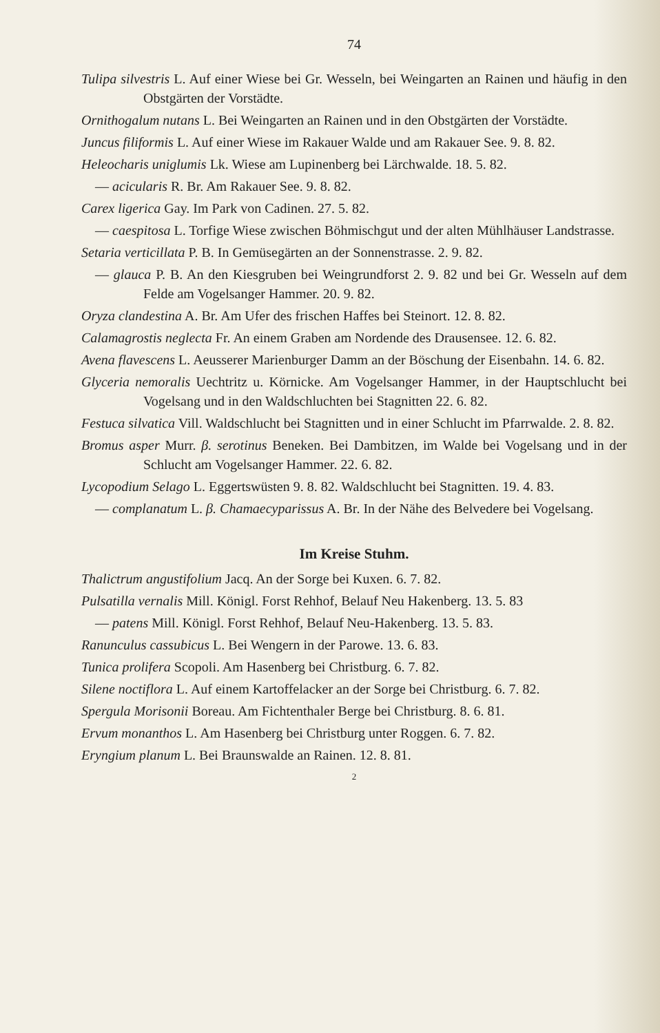74
Tulipa silvestris L. Auf einer Wiese bei Gr. Wesseln, bei Weingarten an Rainen und häufig in den Obstgärten der Vorstädte.
Ornithogalum nutans L. Bei Weingarten an Rainen und in den Obstgärten der Vorstädte.
Juncus filiformis L. Auf einer Wiese im Rakauer Walde und am Rakauer See. 9. 8. 82.
Heleocharis uniglumis Lk. Wiese am Lupinenberg bei Lärchwalde. 18. 5. 82.
— acicularis R. Br. Am Rakauer See. 9. 8. 82.
Carex ligerica Gay. Im Park von Cadinen. 27. 5. 82.
— caespitosa L. Torfige Wiese zwischen Böhmischgut und der alten Mühlhäuser Landstrasse.
Setaria verticillata P. B. In Gemüsegärten an der Sonnenstrasse. 2. 9. 82.
— glauca P. B. An den Kiesgruben bei Weingrundforst 2. 9. 82 und bei Gr. Wesseln auf dem Felde am Vogelsanger Hammer. 20. 9. 82.
Oryza clandestina A. Br. Am Ufer des frischen Haffes bei Steinort. 12. 8. 82.
Calamagrostis neglecta Fr. An einem Graben am Nordende des Drausensee. 12. 6. 82.
Avena flavescens L. Aeusserer Marienburger Damm an der Böschung der Eisenbahn. 14. 6. 82.
Glyceria nemoralis Uechtritz u. Körnicke. Am Vogelsanger Hammer, in der Hauptschlucht bei Vogelsang und in den Waldschluchten bei Stagnitten 22. 6. 82.
Festuca silvatica Vill. Waldschlucht bei Stagnitten und in einer Schlucht im Pfarrwalde. 2. 8. 82.
Bromus asper Murr. β. serotinus Beneken. Bei Dambitzen, im Walde bei Vogelsang und in der Schlucht am Vogelsanger Hammer. 22. 6. 82.
Lycopodium Selago L. Eggertswüsten 9. 8. 82. Waldschlucht bei Stagnitten. 19. 4. 83.
— complanatum L. β. Chamaecyparissus A. Br. In der Nähe des Belvedere bei Vogelsang.
Im Kreise Stuhm.
Thalictrum angustifolium Jacq. An der Sorge bei Kuxen. 6. 7. 82.
Pulsatilla vernalis Mill. Königl. Forst Rehhof, Belauf Neu Hakenberg. 13. 5. 83
— patens Mill. Königl. Forst Rehhof, Belauf Neu-Hakenberg. 13. 5. 83.
Ranunculus cassubicus L. Bei Wengern in der Parowe. 13. 6. 83.
Tunica prolifera Scopoli. Am Hasenberg bei Christburg. 6. 7. 82.
Silene noctiflora L. Auf einem Kartoffelacker an der Sorge bei Christburg. 6. 7. 82.
Spergula Morisonii Boreau. Am Fichtenthaler Berge bei Christburg. 8. 6. 81.
Ervum monanthos L. Am Hasenberg bei Christburg unter Roggen. 6. 7. 82.
Eryngium planum L. Bei Braunswalde an Rainen. 12. 8. 81.
2